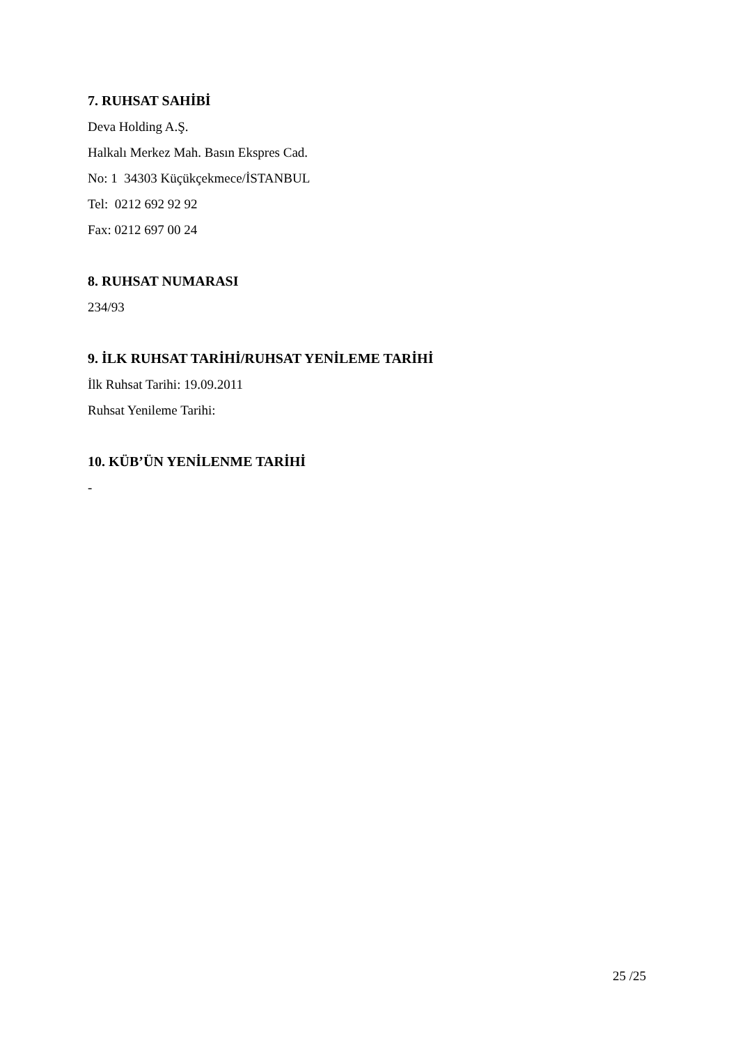7. RUHSAT SAHİBİ
Deva Holding A.Ş.
Halkalı Merkez Mah. Basın Ekspres Cad.
No: 1 34303 Küçükçekmece/İSTANBUL
Tel: 0212 692 92 92
Fax: 0212 697 00 24
8. RUHSAT NUMARASI
234/93
9. İLK RUHSAT TARİHİ/RUHSAT YENİLEME TARİHİ
İlk Ruhsat Tarihi: 19.09.2011
Ruhsat Yenileme Tarihi:
10. KÜB’ÜN YENİLENME TARİHİ
-
25 /25